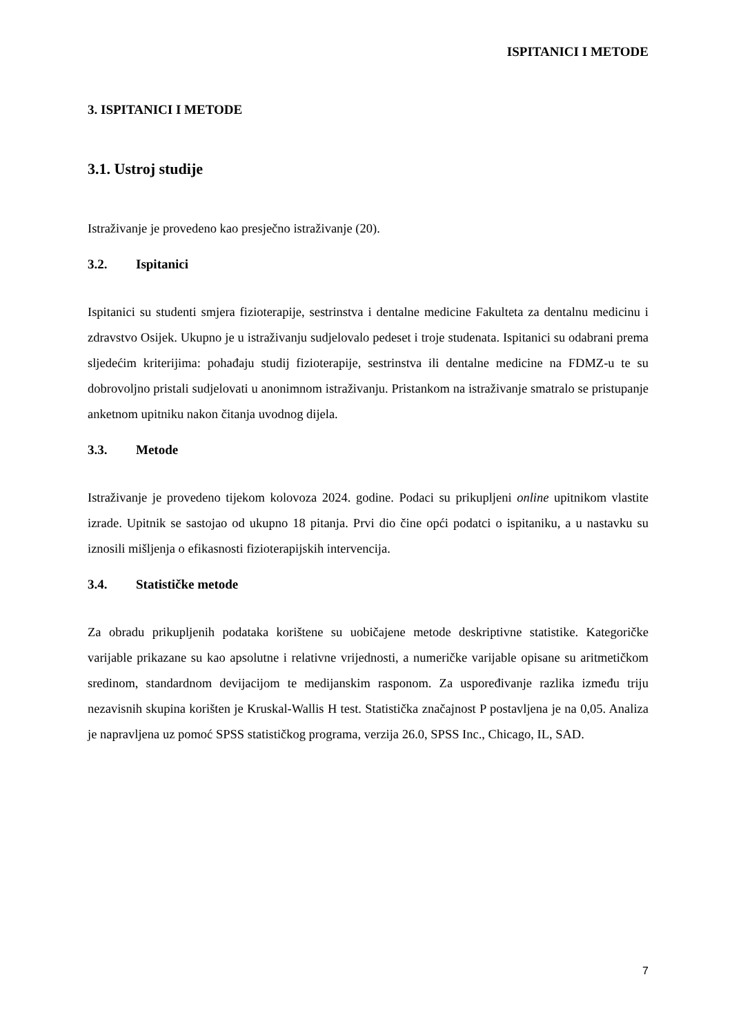ISPITANICI I METODE
3. ISPITANICI I METODE
3.1. Ustroj studije
Istraživanje je provedeno kao presječno istraživanje (20).
3.2. Ispitanici
Ispitanici su studenti smjera fizioterapije, sestrinstva i dentalne medicine Fakulteta za dentalnu medicinu i zdravstvo Osijek. Ukupno je u istraživanju sudjelovalo pedeset i troje studenata. Ispitanici su odabrani prema sljedećim kriterijima: pohađaju studij fizioterapije, sestrinstva ili dentalne medicine na FDMZ-u te su dobrovoljno pristali sudjelovati u anonimnom istraživanju. Pristankom na istraživanje smatralo se pristupanje anketnom upitniku nakon čitanja uvodnog dijela.
3.3. Metode
Istraživanje je provedeno tijekom kolovoza 2024. godine. Podaci su prikupljeni online upitnikom vlastite izrade. Upitnik se sastojao od ukupno 18 pitanja. Prvi dio čine opći podatci o ispitaniku, a u nastavku su iznosili mišljenja o efikasnosti fizioterapijskih intervencija.
3.4. Statističke metode
Za obradu prikupljenih podataka korištene su uobičajene metode deskriptivne statistike. Kategoričke varijable prikazane su kao apsolutne i relativne vrijednosti, a numeričke varijable opisane su aritmetičkom sredinom, standardnom devijacijom te medijanskim rasponom. Za uspoređivanje razlika između triju nezavisnih skupina korišten je Kruskal-Wallis H test. Statistička značajnost P postavljena je na 0,05. Analiza je napravljena uz pomoć SPSS statističkog programa, verzija 26.0, SPSS Inc., Chicago, IL, SAD.
7